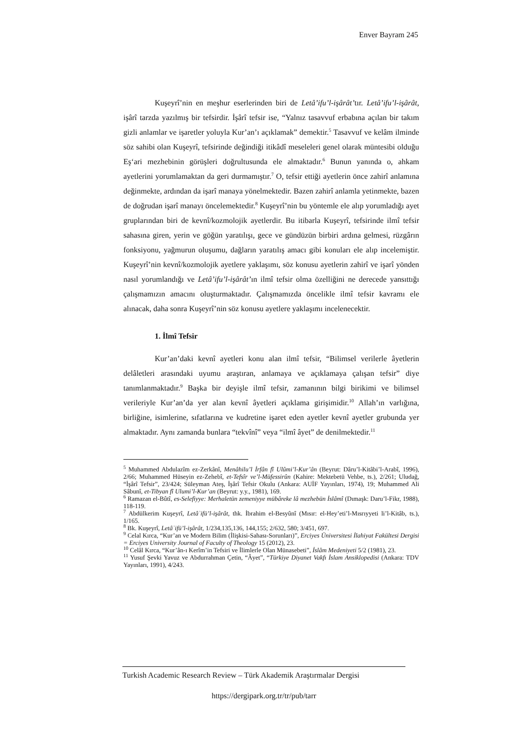Enver Bayram 245
Kuşeyrî’nin en meşhur eserlerinden biri de Letâ’ifu’l-işârât’tır. Letâ’ifu’l-işârât, işârî tarzda yazılmış bir tefsirdir. İşârî tefsir ise, “Yalnız tasavvuf erbabına açılan bir takım gizli anlamlar ve işaretler yoluyla Kur’an’ı açıklamak” demektir.<sup>5</sup> Tasavvuf ve kelâm ilminde söz sahibi olan Kuşeyrî, tefsirinde değindiği itikâdî meseleleri genel olarak müntesibi olduğu Eş‘ari mezhebinin görüşleri doğrultusunda ele almaktadır.<sup>6</sup> Bunun yanında o, ahkam ayetlerini yorumlamaktan da geri durmamıştır.<sup>7</sup> O, tefsir ettiği ayetlerin önce zahirî anlamına değinmekte, ardından da işarî manaya yönelmektedir. Bazen zahirî anlamla yetinmekte, bazen de doğrudan işarî manayı öncelemektedir.<sup>8</sup> Kuşeyrî’nin bu yöntemle ele alıp yorumladığı ayet gruplarından biri de kevnî/kozmolojik ayetlerdir. Bu itibarla Kuşeyrî, tefsirinde ilmî tefsir sahasına giren, yerin ve göğün yaratılışı, gece ve gündüzün birbiri ardına gelmesi, rüzgârın fonksiyonu, yağmurun oluşumu, dağların yaratılış amacı gibi konuları ele alıp incelemiştir. Kuşeyrî’nin kevnî/kozmolojik ayetlere yaklaşımı, söz konusu ayetlerin zahirî ve işarî yönden nasıl yorumlandığı ve Letâ’ifu’l-işârât’ın ilmî tefsir olma özelliğini ne derecede yansıttığı çalışmamızın amacını oluşturmaktadır. Çalışmamızda öncelikle ilmî tefsir kavramı ele alınacak, daha sonra Kuşeyrî’nin söz konusu ayetlere yaklaşımı incelenecektir.
1. İlmî Tefsir
Kur’an’daki kevnî ayetleri konu alan ilmî tefsir, “Bilimsel verilerle âyetlerin delâletleri arasındaki uyumu araştıran, anlamaya ve açıklamaya çalışan tefsir” diye tanımlanmaktadır.<sup>9</sup> Başka bir deyişle ilmî tefsir, zamanının bilgi birikimi ve bilimsel verileriyle Kur’an’da yer alan kevnî âyetleri açıklama girişimidir.<sup>10</sup> Allah’ın varlığına, birliğine, isimlerine, sıfatlarına ve kudretine işaret eden ayetler kevnî ayetler grubunda yer almaktadır. Aynı zamanda bunlara “tekvînî” veya “ilmî âyet” de denilmektedir.<sup>11</sup>
<sup>5</sup> Muhammed Abdulazîm ez-Zerkânî, Menâhilu’l İrfân fî Ulûmi’l-Kur’ân (Beyrut: Dâru’l-Kitâbi’l-Arabî, 1996), 2/66; Muhammed Hüseyin ez-Zehebî, et-Tefsîr ve’l-Müfessirûn (Kahire: Mektebetü Vehbe, ts.), 2/261; Uludağ, “İşârî Tefsir”, 23/424; Süleyman Ateş, İşârî Tefsir Okulu (Ankara: AUİF Yayınları, 1974), 19; Muhammed Ali Sâbunî, et-Tibyan fî Ulumi’l-Kur’an (Beyrut: y.y., 1981), 169.
<sup>6</sup> Ramazan el-Bûtî, es-Selefiyye: Merhaletün zemeniyye mübâreke lâ mezhebün İslâmî (Dımaşk: Daru’l-Fikr, 1988), 118-119.
<sup>7</sup> Abdülkerim Kuşeyrî, Letâʾifü’l-işârât, thk. İbrahim el-Besyûnî (Mısır: el-Hey’eti’l-Mısrıyyeti li’l-Kitâb, ts.), 1/165.
<sup>8</sup> Bk. Kuşeyrî, Letâʾifü’l-işârât, 1/234,135,136, 144,155; 2/632, 580; 3/451, 697.
<sup>9</sup> Celal Kırca, “Kur’an ve Modern Bilim (İlişkisi-Sahası-Sorunları)”, Erciyes Üniversitesi İlahiyat Fakültesi Dergisi = Erciyes University Journal of Faculty of Theology 15 (2012), 23.
<sup>10</sup> Celâl Kırca, “Kur’ân-ı Kerîm’in Tefsiri ve İlimlerle Olan Münasebeti”, İslâm Medeniyeti 5/2 (1981), 23.
<sup>11</sup> Yusuf Şevki Yavuz ve Abdurrahman Çetin, “Âyet”, “Türkiye Diyanet Vakfı İslam Ansiklopedisi (Ankara: TDV Yayınları, 1991), 4/243.
Turkish Academic Research Review – Türk Akademik Araştırmalar Dergisi
https://dergipark.org.tr/tr/pub/tarr